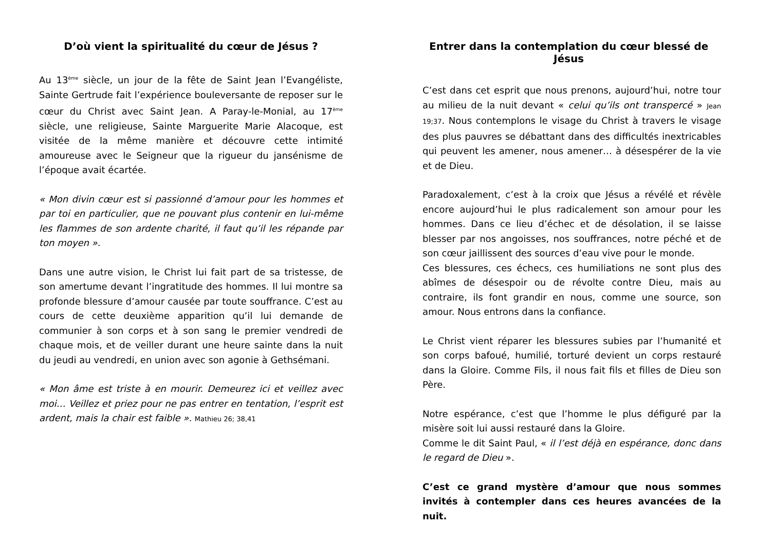D’où vient la spiritualité du cœur de Jésus ?
Au 13<sup>ème</sup> siècle, un jour de la fête de Saint Jean l’Evangéliste, Sainte Gertrude fait l’expérience bouleversante de reposer sur le cœur du Christ avec Saint Jean. A Paray-le-Monial, au 17<sup>ème</sup> siècle, une religieuse, Sainte Marguerite Marie Alacoque, est visitée de la même manière et découvre cette intimité amoureuse avec le Seigneur que la rigueur du jansénisme de l’époque avait écartée.
« Mon divin cœur est si passionné d’amour pour les hommes et par toi en particulier, que ne pouvant plus contenir en lui-même les flammes de son ardente charité, il faut qu’il les répande par ton moyen ».
Dans une autre vision, le Christ lui fait part de sa tristesse, de son amertume devant l’ingratitude des hommes. Il lui montre sa profonde blessure d’amour causée par toute souffrance. C’est au cours de cette deuxième apparition qu’il lui demande de communier à son corps et à son sang le premier vendredi de chaque mois, et de veiller durant une heure sainte dans la nuit du jeudi au vendredi, en union avec son agonie à Gethsémani.
« Mon âme est triste à en mourir. Demeurez ici et veillez avec moi… Veillez et priez pour ne pas entrer en tentation, l’esprit est ardent, mais la chair est faible ». Mathieu 26; 38,41
Entrer dans la contemplation du cœur blessé de Jésus
C’est dans cet esprit que nous prenons, aujourd’hui, notre tour au milieu de la nuit devant « celui qu’ils ont transpercé » Jean 19;37. Nous contemplons le visage du Christ à travers le visage des plus pauvres se débattant dans des difficultés inextricables qui peuvent les amener, nous amener… à désespérer de la vie et de Dieu.
Paradoxalement, c’est à la croix que Jésus a révélé et révèle encore aujourd’hui le plus radicalement son amour pour les hommes. Dans ce lieu d’échec et de désolation, il se laisse blesser par nos angoisses, nos souffrances, notre péché et de son cœur jaillissent des sources d’eau vive pour le monde.
Ces blessures, ces échecs, ces humiliations ne sont plus des abîmes de désespoir ou de révolte contre Dieu, mais au contraire, ils font grandir en nous, comme une source, son amour. Nous entrons dans la confiance.
Le Christ vient réparer les blessures subies par l’humanité et son corps bafoué, humilié, torturé devient un corps restauré dans la Gloire. Comme Fils, il nous fait fils et filles de Dieu son Père.
Notre espérance, c’est que l’homme le plus défiguré par la misère soit lui aussi restauré dans la Gloire.
Comme le dit Saint Paul, « il l’est déjà en espérance, donc dans le regard de Dieu ».
C’est ce grand mystère d’amour que nous sommes invités à contempler dans ces heures avancées de la nuit.